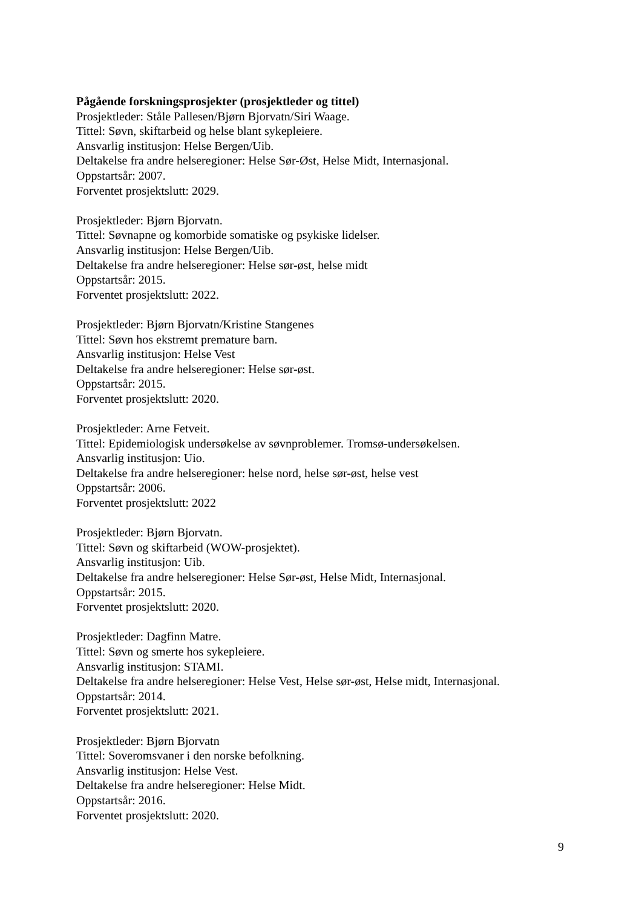Pågående forskningsprosjekter (prosjektleder og tittel)
Prosjektleder: Ståle Pallesen/Bjørn Bjorvatn/Siri Waage.
Tittel: Søvn, skiftarbeid og helse blant sykepleiere.
Ansvarlig institusjon: Helse Bergen/Uib.
Deltakelse fra andre helseregioner: Helse Sør-Øst, Helse Midt, Internasjonal.
Oppstartsår: 2007.
Forventet prosjektslutt: 2029.
Prosjektleder: Bjørn Bjorvatn.
Tittel: Søvnapne og komorbide somatiske og psykiske lidelser.
Ansvarlig institusjon: Helse Bergen/Uib.
Deltakelse fra andre helseregioner: Helse sør-øst, helse midt
Oppstartsår: 2015.
Forventet prosjektslutt: 2022.
Prosjektleder: Bjørn Bjorvatn/Kristine Stangenes
Tittel: Søvn hos ekstremt premature barn.
Ansvarlig institusjon: Helse Vest
Deltakelse fra andre helseregioner: Helse sør-øst.
Oppstartsår: 2015.
Forventet prosjektslutt: 2020.
Prosjektleder: Arne Fetveit.
Tittel: Epidemiologisk undersøkelse av søvnproblemer. Tromsø-undersøkelsen.
Ansvarlig institusjon: Uio.
Deltakelse fra andre helseregioner: helse nord, helse sør-øst, helse vest
Oppstartsår: 2006.
Forventet prosjektslutt: 2022
Prosjektleder: Bjørn Bjorvatn.
Tittel: Søvn og skiftarbeid (WOW-prosjektet).
Ansvarlig institusjon: Uib.
Deltakelse fra andre helseregioner: Helse Sør-øst, Helse Midt, Internasjonal.
Oppstartsår: 2015.
Forventet prosjektslutt: 2020.
Prosjektleder: Dagfinn Matre.
Tittel: Søvn og smerte hos sykepleiere.
Ansvarlig institusjon: STAMI.
Deltakelse fra andre helseregioner: Helse Vest, Helse sør-øst, Helse midt, Internasjonal.
Oppstartsår: 2014.
Forventet prosjektslutt: 2021.
Prosjektleder: Bjørn Bjorvatn
Tittel: Soveromsvaner i den norske befolkning.
Ansvarlig institusjon: Helse Vest.
Deltakelse fra andre helseregioner: Helse Midt.
Oppstartsår: 2016.
Forventet prosjektslutt: 2020.
9